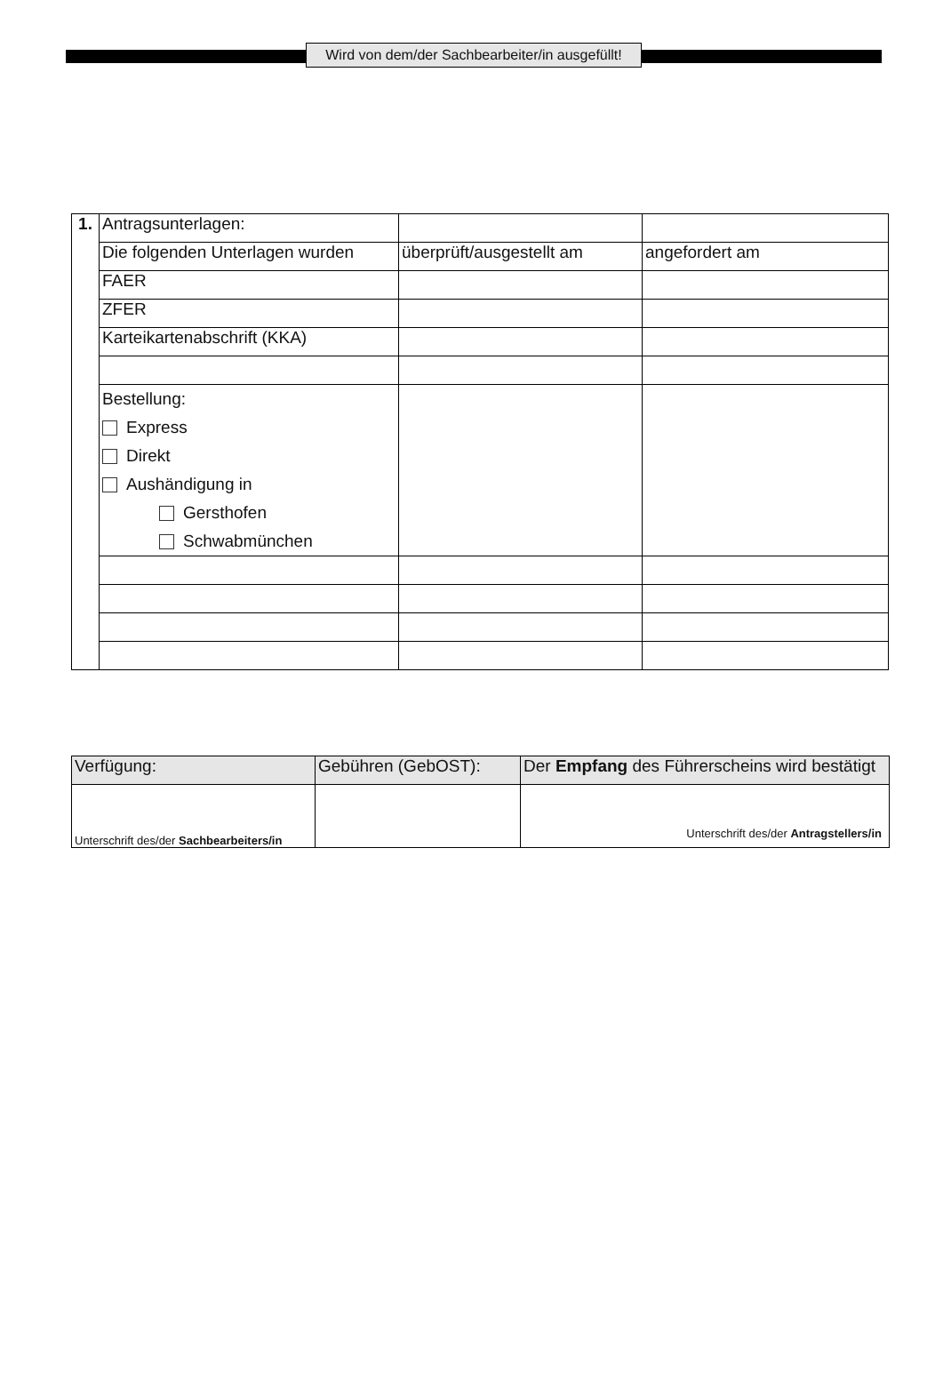Wird von dem/der Sachbearbeiter/in ausgefüllt!
| 1. | Antragsunterlagen: | | |
| | Die folgenden Unterlagen wurden | überprüft/ausgestellt am | angefordert am |
| | FAER | | |
| | ZFER | | |
| | Karteikartenabschrift (KKA) | | |
| | Bestellung: Express Direkt Aushändigung in Gersthofen Schwabmünchen | | |
| Verfügung: | Gebühren (GebOST): | Der Empfang des Führerscheins wird bestätigt |
| Unterschrift des/der Sachbearbeiters/in | | Unterschrift des/der Antragstellers/in |